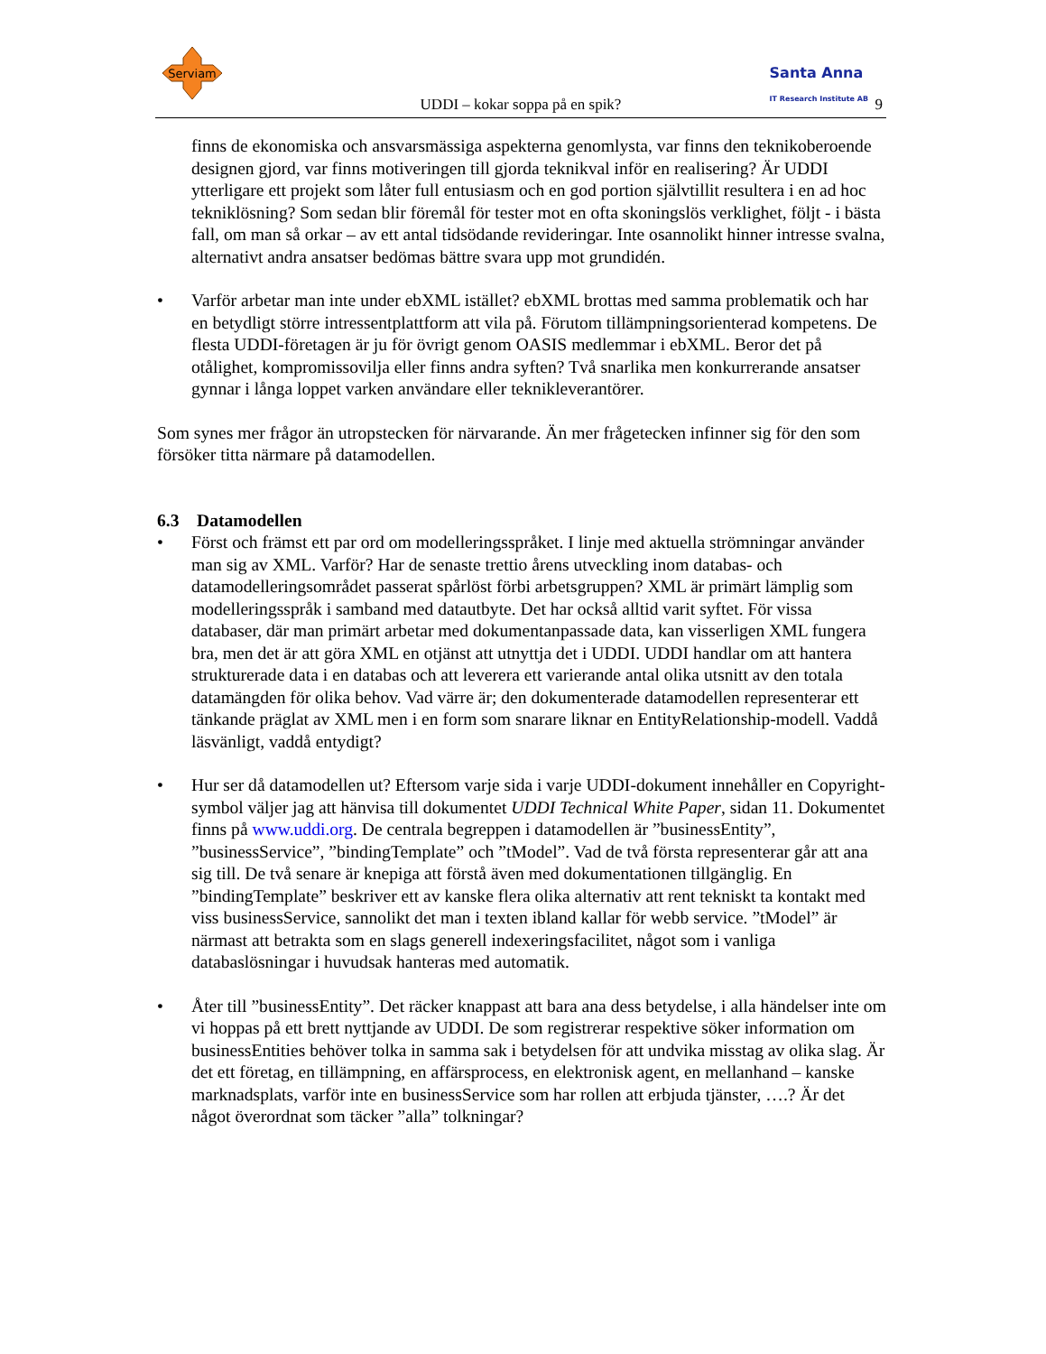Serviam
Santa Anna
IT Research Institute AB
UDDI – kokar soppa på en spik? 9
finns de ekonomiska och ansvarsmässiga aspekterna genomlysta, var finns den teknikoberoende designen gjord, var finns motiveringen till gjorda teknikval inför en realisering? Är UDDI ytterligare ett projekt som låter full entusiasm och en god portion självtillit resultera i en ad hoc tekniklösning? Som sedan blir föremål för tester mot en ofta skoningslös verklighet, följt - i bästa fall, om man så orkar – av ett antal tidsödande revideringar. Inte osannolikt hinner intresse svalna, alternativt andra ansatser bedömas bättre svara upp mot grundidén.
• Varför arbetar man inte under ebXML istället? ebXML brottas med samma problematik och har en betydligt större intressentplattform att vila på. Förutom tillämpningsorienterad kompetens. De flesta UDDI-företagen är ju för övrigt genom OASIS medlemmar i ebXML. Beror det på otålighet, kompromissovilja eller finns andra syften? Två snarlika men konkurrerande ansatser gynnar i långa loppet varken användare eller teknikleverantörer.
Som synes mer frågor än utropstecken för närvarande. Än mer frågetecken infinner sig för den som försöker titta närmare på datamodellen.
6.3 Datamodellen
• Först och främst ett par ord om modelleringsspråket. I linje med aktuella strömningar använder man sig av XML. Varför? Har de senaste trettio årens utveckling inom databas- och datamodelleringsområdet passerat spårlöst förbi arbetsgruppen? XML är primärt lämplig som modelleringsspråk i samband med datautbyte. Det har också alltid varit syftet. För vissa databaser, där man primärt arbetar med dokumentanpassade data, kan visserligen XML fungera bra, men det är att göra XML en otjänst att utnyttja det i UDDI. UDDI handlar om att hantera strukturerade data i en databas och att leverera ett varierande antal olika utsnitt av den totala datamängden för olika behov. Vad värre är; den dokumenterade datamodellen representerar ett tänkande präglat av XML men i en form som snarare liknar en EntityRelationship-modell. Vaddå läsvänligt, vaddå entydigt?
• Hur ser då datamodellen ut? Eftersom varje sida i varje UDDI-dokument innehåller en Copyright-symbol väljer jag att hänvisa till dokumentet UDDI Technical White Paper, sidan 11. Dokumentet finns på www.uddi.org. De centrala begreppen i datamodellen är ”businessEntity”, ”businessService”, ”bindingTemplate” och ”tModel”. Vad de två första representerar går att ana sig till. De två senare är knepiga att förstå även med dokumentationen tillgänglig. En ”bindingTemplate” beskriver ett av kanske flera olika alternativ att rent tekniskt ta kontakt med viss businessService, sannolikt det man i texten ibland kallar för webb service. ”tModel” är närmast att betrakta som en slags generell indexeringsfacilitet, något som i vanliga databaslösningar i huvudsak hanteras med automatik.
• Åter till ”businessEntity”. Det räcker knappast att bara ana dess betydelse, i alla händelser inte om vi hoppas på ett brett nyttjande av UDDI. De som registrerar respektive söker information om businessEntities behöver tolka in samma sak i betydelsen för att undvika misstag av olika slag. Är det ett företag, en tillämpning, en affärsprocess, en elektronisk agent, en mellanhand – kanske marknadsplats, varför inte en businessService som har rollen att erbjuda tjänster, ….? Är det något överordnat som täcker ”alla” tolkningar?